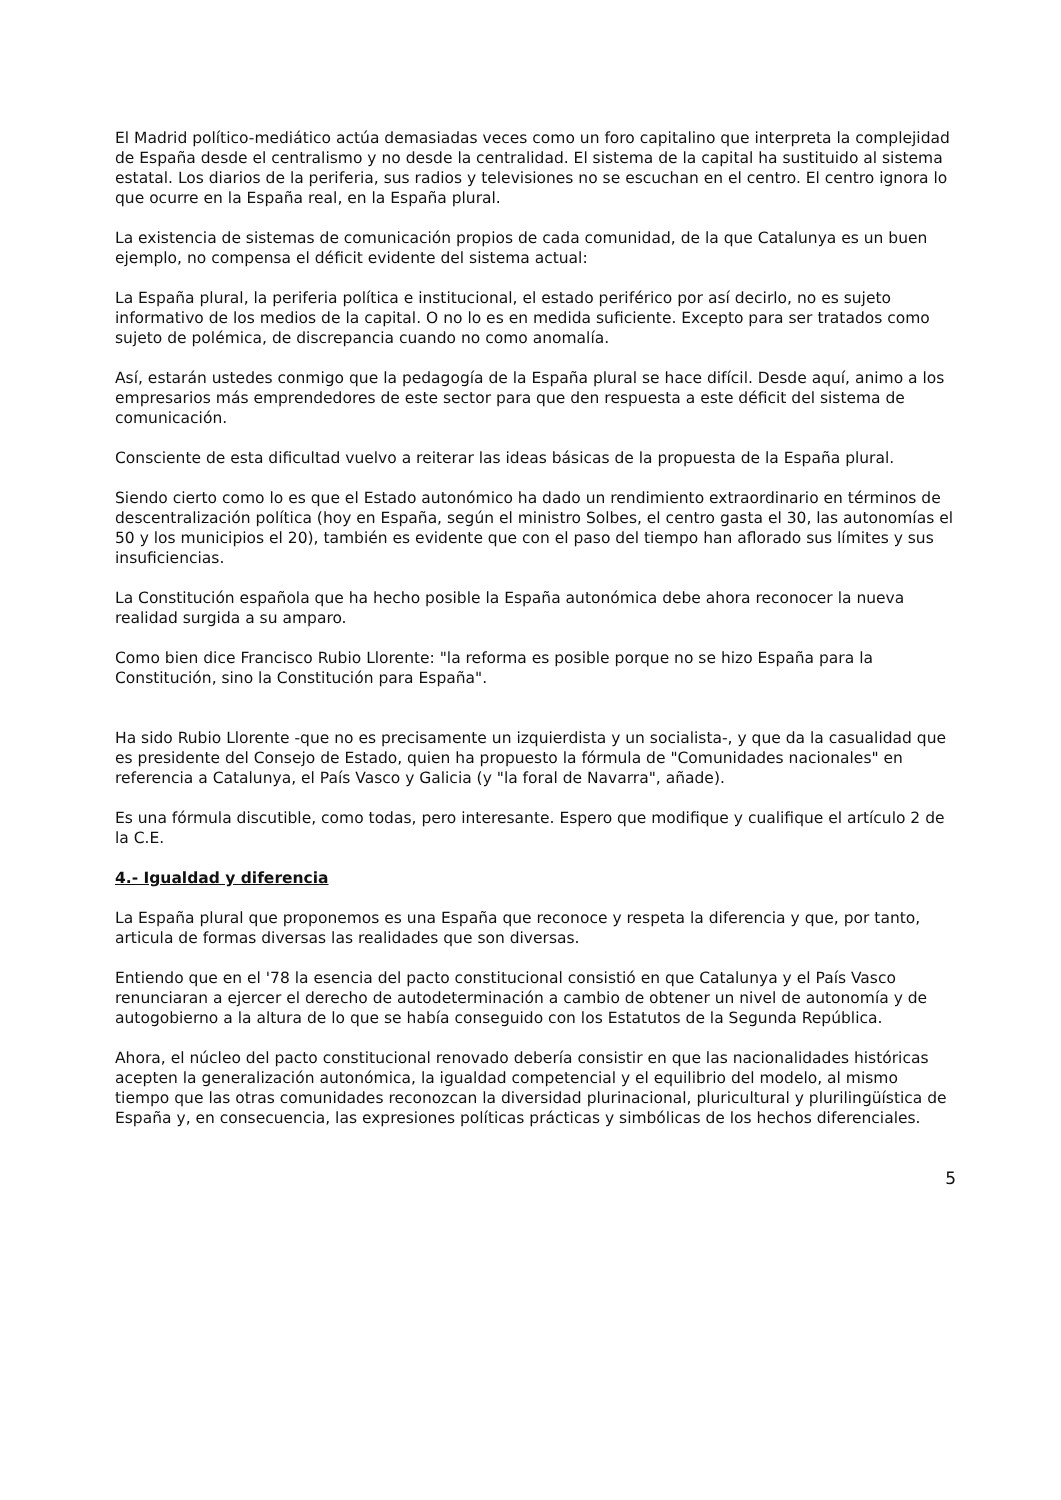El Madrid político-mediático actúa demasiadas veces como un foro capitalino que interpreta la complejidad de España desde el centralismo y no desde la centralidad. El sistema de la capital ha sustituido al sistema estatal. Los diarios de la periferia, sus radios y televisiones no se escuchan en el centro. El centro ignora lo que ocurre en la España real, en la España plural.
La existencia de sistemas de comunicación propios de cada comunidad, de la que Catalunya es un buen ejemplo, no compensa el déficit evidente del sistema actual:
La España plural, la periferia política e institucional, el estado periférico por así decirlo, no es sujeto informativo de los medios de la capital. O no lo es en medida suficiente. Excepto para ser tratados como sujeto de polémica, de discrepancia cuando no como anomalía.
Así, estarán ustedes conmigo que la pedagogía de la España plural se hace difícil. Desde aquí, animo a los empresarios más emprendedores de este sector para que den respuesta a este déficit del sistema de comunicación.
Consciente de esta dificultad vuelvo a reiterar las ideas básicas de la propuesta de la España plural.
Siendo cierto como lo es que el Estado autonómico ha dado un rendimiento extraordinario en términos de descentralización política (hoy en España, según el ministro Solbes, el centro gasta el 30, las autonomías el 50 y los municipios el 20), también es evidente que con el paso del tiempo han aflorado sus límites y sus insuficiencias.
La Constitución española que ha hecho posible la España autonómica debe ahora reconocer la nueva realidad surgida a su amparo.
Como bien dice Francisco Rubio Llorente: "la reforma es posible porque no se hizo España para la Constitución, sino la Constitución para España".
Ha sido Rubio Llorente -que no es precisamente un izquierdista y un socialista-, y que da la casualidad que es presidente del Consejo de Estado, quien ha propuesto la fórmula de "Comunidades nacionales" en referencia a Catalunya, el País Vasco y Galicia (y "la foral de Navarra", añade).
Es una fórmula discutible, como todas, pero interesante. Espero que modifique y cualifique el artículo 2 de la C.E.
4.- Igualdad y diferencia
La España plural que proponemos es una España que reconoce y respeta la diferencia y que, por tanto, articula de formas diversas las realidades que son diversas.
Entiendo que en el '78 la esencia del pacto constitucional consistió en que Catalunya y el País Vasco renunciaran a ejercer el derecho de autodeterminación a cambio de obtener un nivel de autonomía y de autogobierno a la altura de lo que se había conseguido con los Estatutos de la Segunda República.
Ahora, el núcleo del pacto constitucional renovado debería consistir en que las nacionalidades históricas acepten la generalización autonómica, la igualdad competencial y el equilibrio del modelo, al mismo tiempo que las otras comunidades reconozcan la diversidad plurinacional, pluricultural y plurilingüística de España y, en consecuencia, las expresiones políticas prácticas y simbólicas de los hechos diferenciales.
5